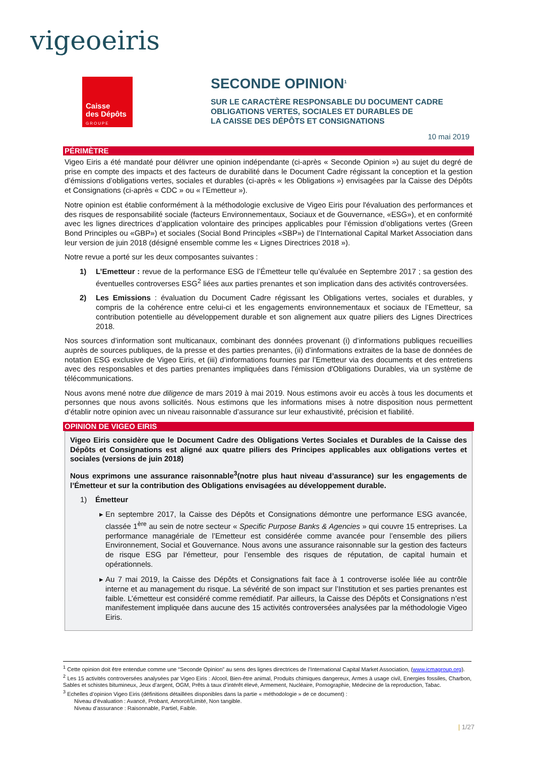vigeoeiris
Caisse
des Dépôts
GROUPE
SECONDE OPINION<sup>1</sup>
SUR LE CARACTÈRE RESPONSABLE DU DOCUMENT CADRE
OBLIGATIONS VERTES, SOCIALES ET DURABLES DE
LA CAISSE DES DÉPÔTS ET CONSIGNATIONS
10 mai 2019
PÉRIMÈTRE
Vigeo Eiris a été mandaté pour délivrer une opinion indépendante (ci-après « Seconde Opinion ») au sujet du degré de prise en compte des impacts et des facteurs de durabilité dans le Document Cadre régissant la conception et la gestion d’émissions d’obligations vertes, sociales et durables (ci-après « les Obligations ») envisagées par la Caisse des Dépôts et Consignations (ci-après « CDC » ou « l’Emetteur »).
Notre opinion est établie conformément à la méthodologie exclusive de Vigeo Eiris pour l'évaluation des performances et des risques de responsabilité sociale (facteurs Environnementaux, Sociaux et de Gouvernance, «ESG»), et en conformité avec les lignes directrices d’application volontaire des principes applicables pour l’émission d’obligations vertes (Green Bond Principles ou «GBP») et sociales (Social Bond Principles «SBP») de l’International Capital Market Association dans leur version de juin 2018 (désigné ensemble comme les « Lignes Directrices 2018 »).
Notre revue a porté sur les deux composantes suivantes :
1) L’Emetteur : revue de la performance ESG de l’Émetteur telle qu’évaluée en Septembre 2017 ; sa gestion des éventuelles controverses ESG<sup>2</sup> liées aux parties prenantes et son implication dans des activités controversées.
2) Les Emissions : évaluation du Document Cadre régissant les Obligations vertes, sociales et durables, y compris de la cohérence entre celui-ci et les engagements environnementaux et sociaux de l’Emetteur, sa contribution potentielle au développement durable et son alignement aux quatre piliers des Lignes Directrices 2018.
Nos sources d’information sont multicanaux, combinant des données provenant (i) d’informations publiques recueillies auprès de sources publiques, de la presse et des parties prenantes, (ii) d’informations extraites de la base de données de notation ESG exclusive de Vigeo Eiris, et (iii) d’informations fournies par l’Emetteur via des documents et des entretiens avec des responsables et des parties prenantes impliquées dans l'émission d'Obligations Durables, via un système de télécommunications.
Nous avons mené notre due diligence de mars 2019 à mai 2019. Nous estimons avoir eu accès à tous les documents et personnes que nous avons sollicités. Nous estimons que les informations mises à notre disposition nous permettent d’établir notre opinion avec un niveau raisonnable d’assurance sur leur exhaustivité, précision et fiabilité.
OPINION DE VIGEO EIRIS
Vigeo Eiris considère que le Document Cadre des Obligations Vertes Sociales et Durables de la Caisse des Dépôts et Consignations est aligné aux quatre piliers des Principes applicables aux obligations vertes et sociales (versions de juin 2018)
Nous exprimons une assurance raisonnable<sup>3</sup>(notre plus haut niveau d’assurance) sur les engagements de l’Émetteur et sur la contribution des Obligations envisagées au développement durable.
1) Émetteur
En septembre 2017, la Caisse des Dépôts et Consignations démontre une performance ESG avancée, classée 1<sup>ère</sup> au sein de notre secteur « Specific Purpose Banks & Agencies » qui couvre 15 entreprises. La performance managériale de l’Emetteur est considérée comme avancée pour l’ensemble des piliers Environnement, Social et Gouvernance. Nous avons une assurance raisonnable sur la gestion des facteurs de risque ESG par l'émetteur, pour l’ensemble des risques de réputation, de capital humain et opérationnels.
Au 7 mai 2019, la Caisse des Dépôts et Consignations fait face à 1 controverse isolée liée au contrôle interne et au management du risque. La sévérité de son impact sur l’Institution et ses parties prenantes est faible. L’émetteur est considéré comme remédiatif. Par ailleurs, la Caisse des Dépôts et Consignations n’est manifestement impliquée dans aucune des 15 activités controversées analysées par la méthodologie Vigeo Eiris.
<sup>1</sup> Cette opinion doit être entendue comme une “Seconde Opinion” au sens des lignes directrices de l’International Capital Market Association, (www.icmagroup.org).
<sup>2</sup> Les 15 activités controversées analysées par Vigeo Eiris : Alcool, Bien-être animal, Produits chimiques dangereux, Armes à usage civil, Energies fossiles, Charbon, Sables et schistes bitumineux, Jeux d’argent, OGM, Prêts à taux d’intérêt élevé, Armement, Nucléaire, Pornographie, Médecine de la reproduction, Tabac.
<sup>3</sup> Echelles d’opinion Vigeo Eiris (définitions détaillées disponibles dans la partie « méthodologie » de ce document) :
Niveau d’évaluation : Avancé, Probant, Amorcé/Limité, Non tangible.
Niveau d’assurance : Raisonnable, Partiel, Faible.
| 1/27